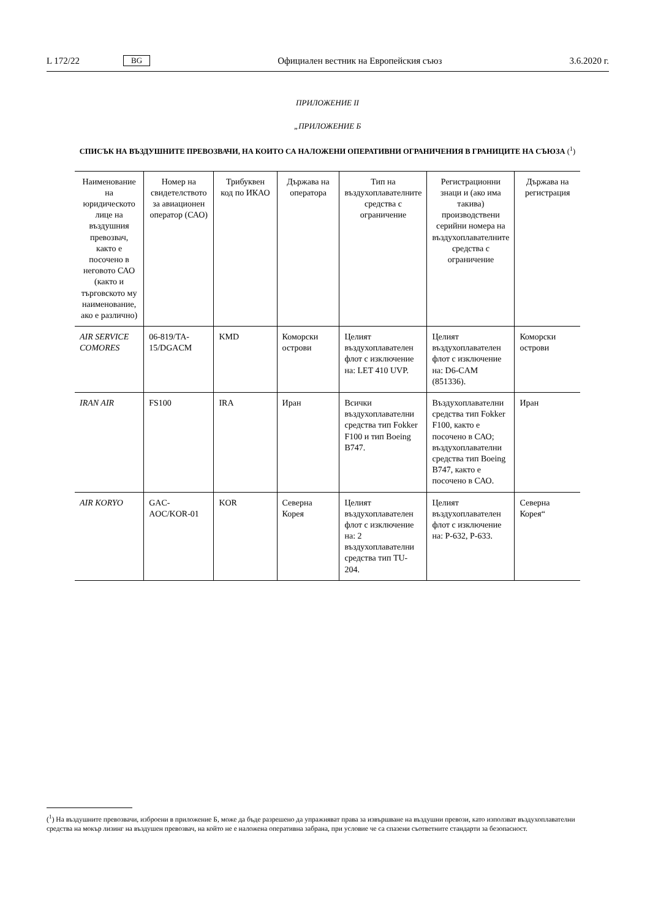L 172/22 BG Официален вестник на Европейския съюз 3.6.2020 г.
ПРИЛОЖЕНИЕ II
„ПРИЛОЖЕНИЕ Б
СПИСЪК НА ВЪЗДУШНИТЕ ПРЕВОЗВАЧИ, НА КОИТО СА НАЛОЖЕНИ ОПЕРАТИВНИ ОГРАНИЧЕНИЯ В ГРАНИЦИТЕ НА СЪЮЗА (<sup>1</sup>)
| Наименование на юридическото лице на въздушния превозвач, както е посочено в неговото САО (както и търговското му наименование, ако е различно) | Номер на свидетелството за авиационен оператор (САО) | Трибуквен код по ИКАО | Държава на оператора | Тип на въздухоплавателните средства с ограничение | Регистрационни знаци и (ако има такива) производствени серийни номера на въздухоплавателните средства с ограничение | Държава на регистрация |
| --- | --- | --- | --- | --- | --- | --- |
| AIR SERVICE COMORES | 06-819/TA-15/DGACM | KMD | Коморски острови | Целият въздухоплавателен флот с изключение на: LET 410 UVP. | Целият въздухоплавателен флот с изключение на: D6-CAM (851336). | Коморски острови |
| IRAN AIR | FS100 | IRA | Иран | Всички въздухоплавателни средства тип Fokker F100 и тип Boeing B747. | Въздухоплавателни средства тип Fokker F100, както е посочено в САО; въздухоплавателни средства тип Boeing B747, както е посочено в САО. | Иран |
| AIR KORYO | GAC-AOC/KOR-01 | KOR | Северна Корея | Целият въздухоплавателен флот с изключение на: 2 въздухоплавателни средства тип TU-204. | Целият въздухоплавателен флот с изключение на: P-632, P-633. | Северна Корея“ |
(<sup>1</sup>) На въздушните превозвачи, изброени в приложение Б, може да бъде разрешено да упражняват права за извършване на въздушни превози, като използват въздухоплавателни средства на мокър лизинг на въздушен превозвач, на който не е наложена оперативна забрана, при условие че са спазени съответните стандарти за безопасност.